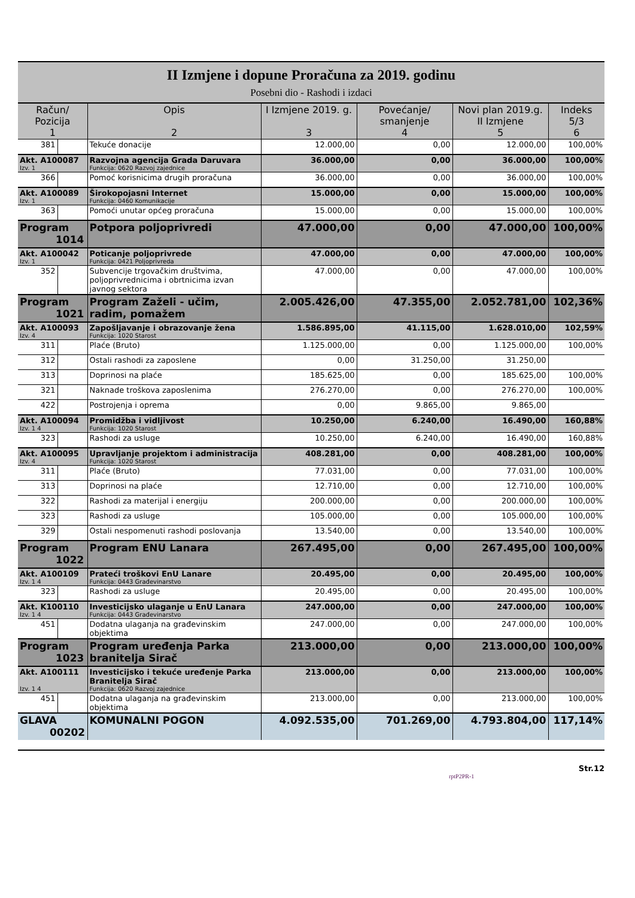II Izmjene i dopune Proračuna za 2019. godinu
Posebni dio - Rashodi i izdaci
| Račun/ Pozicija 1 | | Opis 2 | I Izmjene 2019. g. 3 | Povećanje/ smanjenje 4 | Novi plan 2019.g. II Izmjene 5 | Indeks 5/3 6 |
| --- | --- | --- | --- | --- | --- | --- |
| 381 | | Tekuće donacije | 12.000,00 | 0,00 | 12.000,00 | 100,00% |
| Akt. A100087 Izv. 1 | | Razvojna agencija Grada Daruvara Funkcija: 0620 Razvoj zajednice | 36.000,00 | 0,00 | 36.000,00 | 100,00% |
| 366 | | Pomoć korisnicima drugih proračuna | 36.000,00 | 0,00 | 36.000,00 | 100,00% |
| Akt. A100089 Izv. 1 | | Širokopojasni Internet Funkcija: 0460 Komunikacije | 15.000,00 | 0,00 | 15.000,00 | 100,00% |
| 363 | | Pomoći unutar općeg proračuna | 15.000,00 | 0,00 | 15.000,00 | 100,00% |
| Program 1014 | | Potpora poljoprivredi | 47.000,00 | 0,00 | 47.000,00 | 100,00% |
| Akt. A100042 Izv. 1 | | Poticanje poljoprivrede Funkcija: 0421 Poljoprivreda | 47.000,00 | 0,00 | 47.000,00 | 100,00% |
| 352 | | Subvencije trgovačkim društvima, poljoprivrednicima i obrtnicima izvan javnog sektora | 47.000,00 | 0,00 | 47.000,00 | 100,00% |
| Program 1021 | | Program Zaželi - učim, radim, pomažem | 2.005.426,00 | 47.355,00 | 2.052.781,00 | 102,36% |
| Akt. A100093 Izv. 4 | | Zapošljavanje i obrazovanje žena Funkcija: 1020 Starost | 1.586.895,00 | 41.115,00 | 1.628.010,00 | 102,59% |
| 311 | | Plaće (Bruto) | 1.125.000,00 | 0,00 | 1.125.000,00 | 100,00% |
| 312 | | Ostali rashodi za zaposlene | 0,00 | 31.250,00 | 31.250,00 | |
| 313 | | Doprinosi na plaće | 185.625,00 | 0,00 | 185.625,00 | 100,00% |
| 321 | | Naknade troškova zaposlenima | 276.270,00 | 0,00 | 276.270,00 | 100,00% |
| 422 | | Postrojenja i oprema | 0,00 | 9.865,00 | 9.865,00 | |
| Akt. A100094 Izv. 1 4 | | Promidžba i vidljivost Funkcija: 1020 Starost | 10.250,00 | 6.240,00 | 16.490,00 | 160,88% |
| 323 | | Rashodi za usluge | 10.250,00 | 6.240,00 | 16.490,00 | 160,88% |
| Akt. A100095 Izv. 4 | | Upravljanje projektom i administracija Funkcija: 1020 Starost | 408.281,00 | 0,00 | 408.281,00 | 100,00% |
| 311 | | Plaće (Bruto) | 77.031,00 | 0,00 | 77.031,00 | 100,00% |
| 313 | | Doprinosi na plaće | 12.710,00 | 0,00 | 12.710,00 | 100,00% |
| 322 | | Rashodi za materijal i energiju | 200.000,00 | 0,00 | 200.000,00 | 100,00% |
| 323 | | Rashodi za usluge | 105.000,00 | 0,00 | 105.000,00 | 100,00% |
| 329 | | Ostali nespomenuti rashodi poslovanja | 13.540,00 | 0,00 | 13.540,00 | 100,00% |
| Program 1022 | | Program ENU Lanara | 267.495,00 | 0,00 | 267.495,00 | 100,00% |
| Akt. A100109 Izv. 1 4 | | Prateći troškovi EnU Lanare Funkcija: 0443 Građevinarstvo | 20.495,00 | 0,00 | 20.495,00 | 100,00% |
| 323 | | Rashodi za usluge | 20.495,00 | 0,00 | 20.495,00 | 100,00% |
| Akt. K100110 Izv. 1 4 | | Investicijsko ulaganje u EnU Lanara Funkcija: 0443 Građevinarstvo | 247.000,00 | 0,00 | 247.000,00 | 100,00% |
| 451 | | Dodatna ulaganja na građevinskim objektima | 247.000,00 | 0,00 | 247.000,00 | 100,00% |
| Program 1023 | | Program uređenja Parka branitelja Sirač | 213.000,00 | 0,00 | 213.000,00 | 100,00% |
| Akt. A100111 Izv. 1 4 | | Investicijsko i tekuće uređenje Parka Branitelja Sirač Funkcija: 0620 Razvoj zajednice | 213.000,00 | 0,00 | 213.000,00 | 100,00% |
| 451 | | Dodatna ulaganja na građevinskim objektima | 213.000,00 | 0,00 | 213.000,00 | 100,00% |
| GLAVA 00202 | | KOMUNALNI POGON | 4.092.535,00 | 701.269,00 | 4.793.804,00 | 117,14% |
Str.12
rptP2PR-1